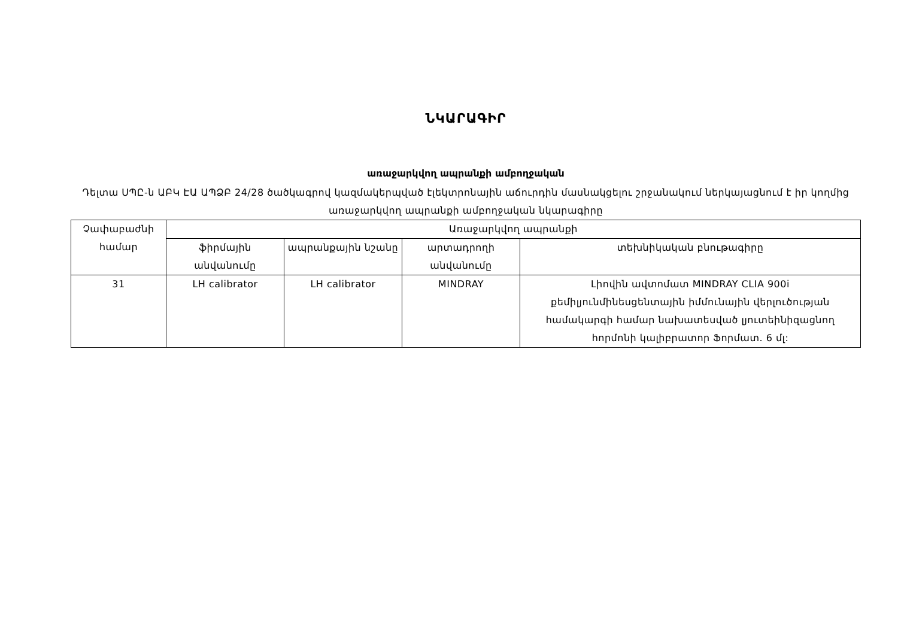ՆԿԱՐԱԳԻՐ
առաջարկվող ապրանքի ամբողջական
Դելտա ՍՊԸ-ն ԱԲԿ ԷԱ ԱՊՁԲ 24/28 ծածկագրով կազմակերպված էլեկտրոնային աճուրդին մասնակցելու շրջանակում ներկայացնում է իր կողմից առաջարկվող ապրանքի ամբողջական նկարագիրը
| Չափաբաժնի համար | Առաջարկվող ապրանքի | | | |
| --- | --- | --- | --- | --- |
| | ֆիրմային անվանումը | ապրանքային նշանը | արտադրողի անվանումը | տեխնիկական բնութագիրը |
| 31 | LH calibrator | LH calibrator | MINDRAY | Լիովին ավտոմատ MINDRAY CLIA 900i քեմիլյունմինեսցենտային իմմունային վերլուծության համակարգի համար նախատեսված լյուտեինիզացնող հորմոնի կալիբրատոր Ֆորմատ. 6 մլ: |